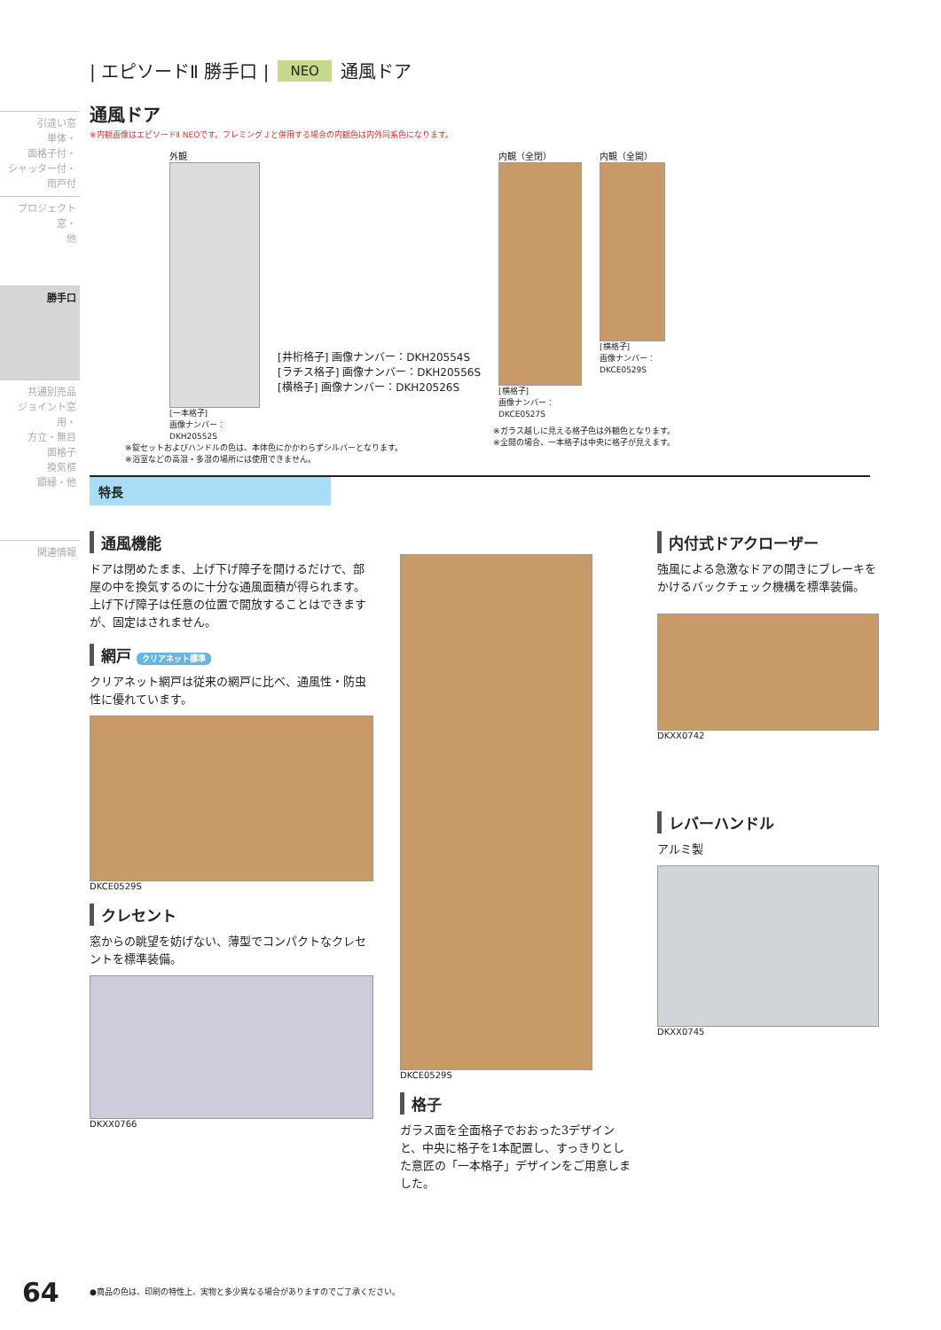引違い窓
単体・
面格子付・
シャッター付・
雨戸付
プロジェクト窓・
他
勝手口
共通別売品
ジョイント窓用・
方立・無目
面格子
換気框
額縁・他
関連情報
| エピソードⅡ 勝手口 | NEO 通風ドア
通風ドア
※内観画像はエピソードⅡ NEOです。フレミングＪと併用する場合の内観色は内外同系色になります。
外観
[一本格子]
画像ナンバー：
DKH20552S
[井桁格子] 画像ナンバー：DKH20554S
[ラチス格子] 画像ナンバー：DKH20556S
[横格子] 画像ナンバー：DKH20526S
内観（全閉）
[横格子]
画像ナンバー：
DKCE0527S
内観（全開）
[横格子]
画像ナンバー：
DKCE0529S
※錠セットおよびハンドルの色は、本体色にかかわらずシルバーとなります。
※浴室などの高温・多湿の場所には使用できません。
※ガラス越しに見える格子色は外観色となります。
※全開の場合、一本格子は中央に格子が見えます。
特長
通風機能
ドアは閉めたまま、上げ下げ障子を開けるだけで、部屋の中を換気するのに十分な通風面積が得られます。上げ下げ障子は任意の位置で開放することはできますが、固定はされません。
網戸 クリアネット標準
クリアネット網戸は従来の網戸に比べ、通風性・防虫性に優れています。
DKCE0529S
クレセント
窓からの眺望を妨げない、薄型でコンパクトなクレセントを標準装備。
DKXX0766
DKCE0529S
格子
ガラス面を全面格子でおおった3デザインと、中央に格子を1本配置し、すっきりとした意匠の「一本格子」デザインをご用意しました。
内付式ドアクローザー
強風による急激なドアの開きにブレーキをかけるバックチェック機構を標準装備。
DKXX0742
レバーハンドル
アルミ製
DKXX0745
64
●商品の色は、印刷の特性上、実物と多少異なる場合がありますのでご了承ください。